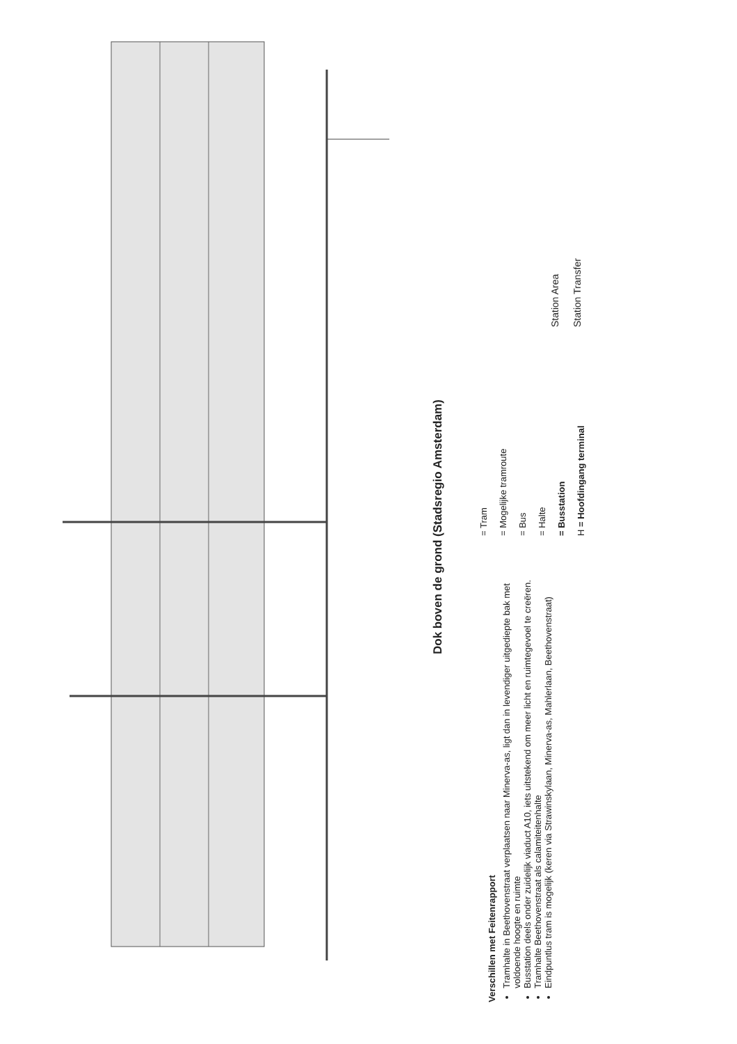Dok boven de grond (Stadsregio Amsterdam)
Verschillen met Feitenrapport
Tramhalte in Beethovenstraat verplaatsen naar Minerva-as, ligt dan in levendiger uitgediepte bak met voldoende hoogte en ruimte
Busstation deels onder zuidelijk viaduct A10, iets uitstekend om meer licht en ruimtegevoel te creëren.
Tramhalte Beethovenstraat als calamiteitenhalte
Eindpuntlus tram is mogelijk (keren via Strawinskylaan, Minerva-as, Mahlerlaan, Beethovenstraat)
= Tram
= Mogelijke tramroute
= Bus
= Halte
= Busstation
H = Hoofdingang terminal
Station Area
Station Transfer